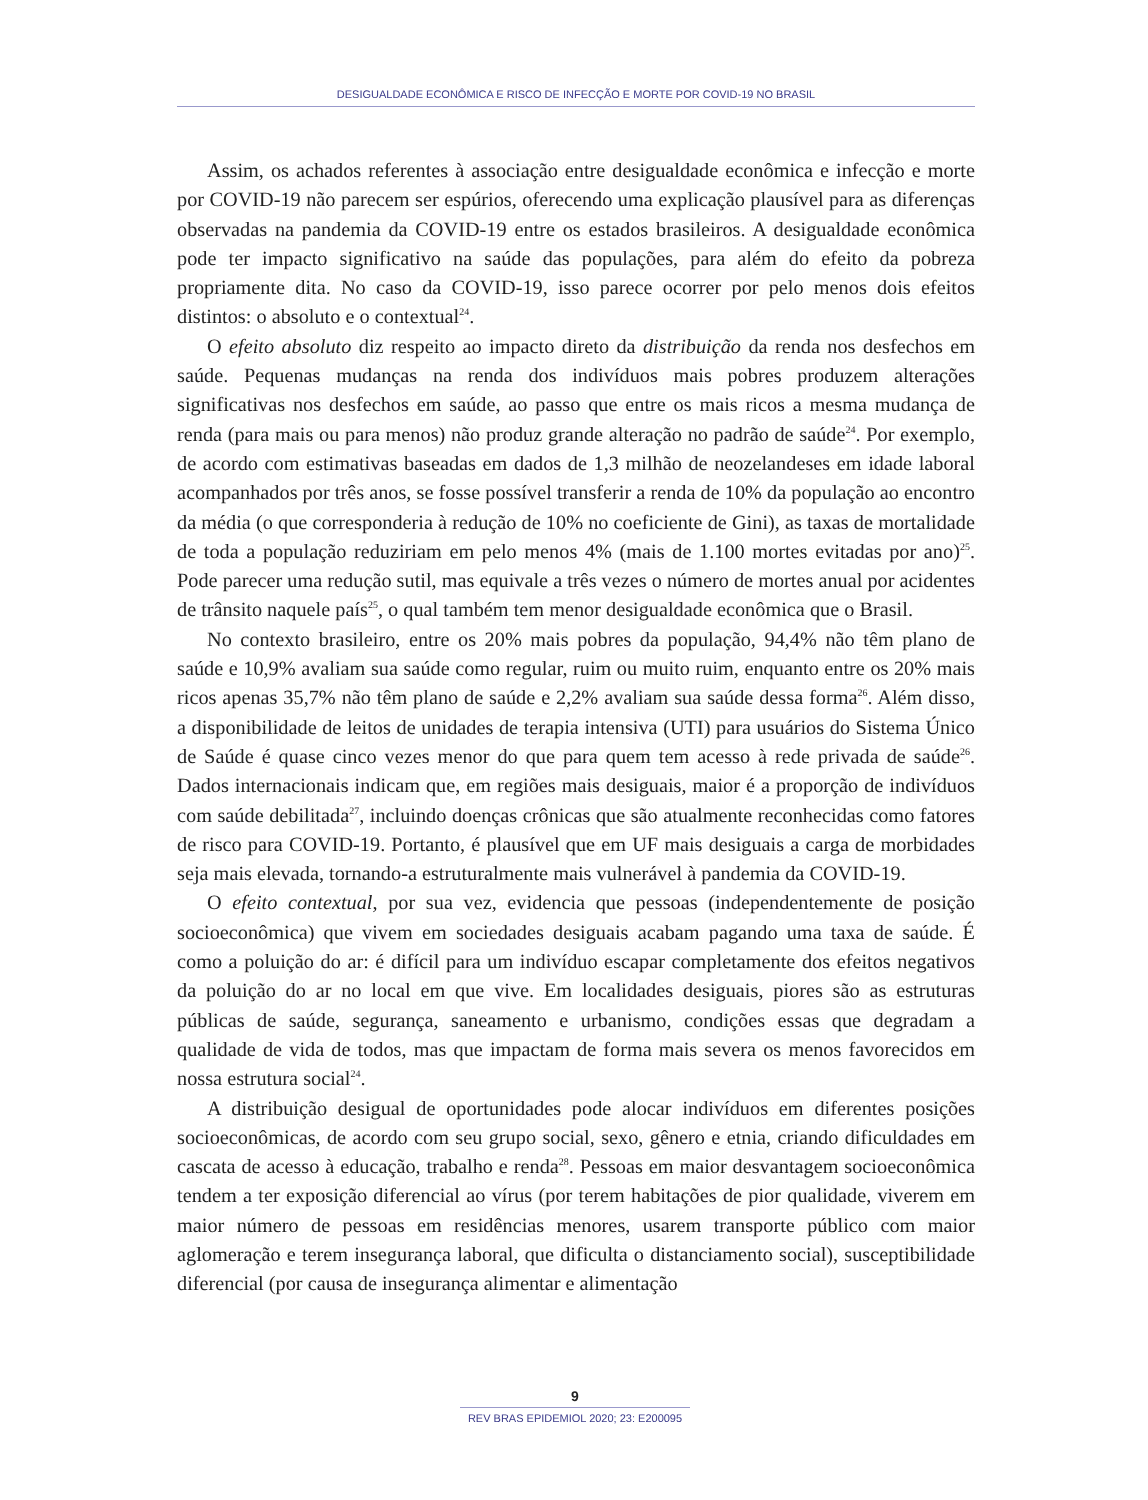DESIGUALDADE ECONÔMICA E RISCO DE INFECÇÃO E MORTE POR COVID-19 NO BRASIL
Assim, os achados referentes à associação entre desigualdade econômica e infecção e morte por COVID-19 não parecem ser espúrios, oferecendo uma explicação plausível para as diferenças observadas na pandemia da COVID-19 entre os estados brasileiros. A desigualdade econômica pode ter impacto significativo na saúde das populações, para além do efeito da pobreza propriamente dita. No caso da COVID-19, isso parece ocorrer por pelo menos dois efeitos distintos: o absoluto e o contextual<sup>24</sup>.
O efeito absoluto diz respeito ao impacto direto da distribuição da renda nos desfechos em saúde. Pequenas mudanças na renda dos indivíduos mais pobres produzem alterações significativas nos desfechos em saúde, ao passo que entre os mais ricos a mesma mudança de renda (para mais ou para menos) não produz grande alteração no padrão de saúde<sup>24</sup>. Por exemplo, de acordo com estimativas baseadas em dados de 1,3 milhão de neozelandeses em idade laboral acompanhados por três anos, se fosse possível transferir a renda de 10% da população ao encontro da média (o que corresponderia à redução de 10% no coeficiente de Gini), as taxas de mortalidade de toda a população reduziriam em pelo menos 4% (mais de 1.100 mortes evitadas por ano)<sup>25</sup>. Pode parecer uma redução sutil, mas equivale a três vezes o número de mortes anual por acidentes de trânsito naquele país<sup>25</sup>, o qual também tem menor desigualdade econômica que o Brasil.
No contexto brasileiro, entre os 20% mais pobres da população, 94,4% não têm plano de saúde e 10,9% avaliam sua saúde como regular, ruim ou muito ruim, enquanto entre os 20% mais ricos apenas 35,7% não têm plano de saúde e 2,2% avaliam sua saúde dessa forma<sup>26</sup>. Além disso, a disponibilidade de leitos de unidades de terapia intensiva (UTI) para usuários do Sistema Único de Saúde é quase cinco vezes menor do que para quem tem acesso à rede privada de saúde<sup>26</sup>. Dados internacionais indicam que, em regiões mais desiguais, maior é a proporção de indivíduos com saúde debilitada<sup>27</sup>, incluindo doenças crônicas que são atualmente reconhecidas como fatores de risco para COVID-19. Portanto, é plausível que em UF mais desiguais a carga de morbidades seja mais elevada, tornando-a estruturalmente mais vulnerável à pandemia da COVID-19.
O efeito contextual, por sua vez, evidencia que pessoas (independentemente de posição socioeconômica) que vivem em sociedades desiguais acabam pagando uma taxa de saúde. É como a poluição do ar: é difícil para um indivíduo escapar completamente dos efeitos negativos da poluição do ar no local em que vive. Em localidades desiguais, piores são as estruturas públicas de saúde, segurança, saneamento e urbanismo, condições essas que degradam a qualidade de vida de todos, mas que impactam de forma mais severa os menos favorecidos em nossa estrutura social<sup>24</sup>.
A distribuição desigual de oportunidades pode alocar indivíduos em diferentes posições socioeconômicas, de acordo com seu grupo social, sexo, gênero e etnia, criando dificuldades em cascata de acesso à educação, trabalho e renda<sup>28</sup>. Pessoas em maior desvantagem socioeconômica tendem a ter exposição diferencial ao vírus (por terem habitações de pior qualidade, viverem em maior número de pessoas em residências menores, usarem transporte público com maior aglomeração e terem insegurança laboral, que dificulta o distanciamento social), susceptibilidade diferencial (por causa de insegurança alimentar e alimentação
9
REV BRAS EPIDEMIOL 2020; 23: E200095